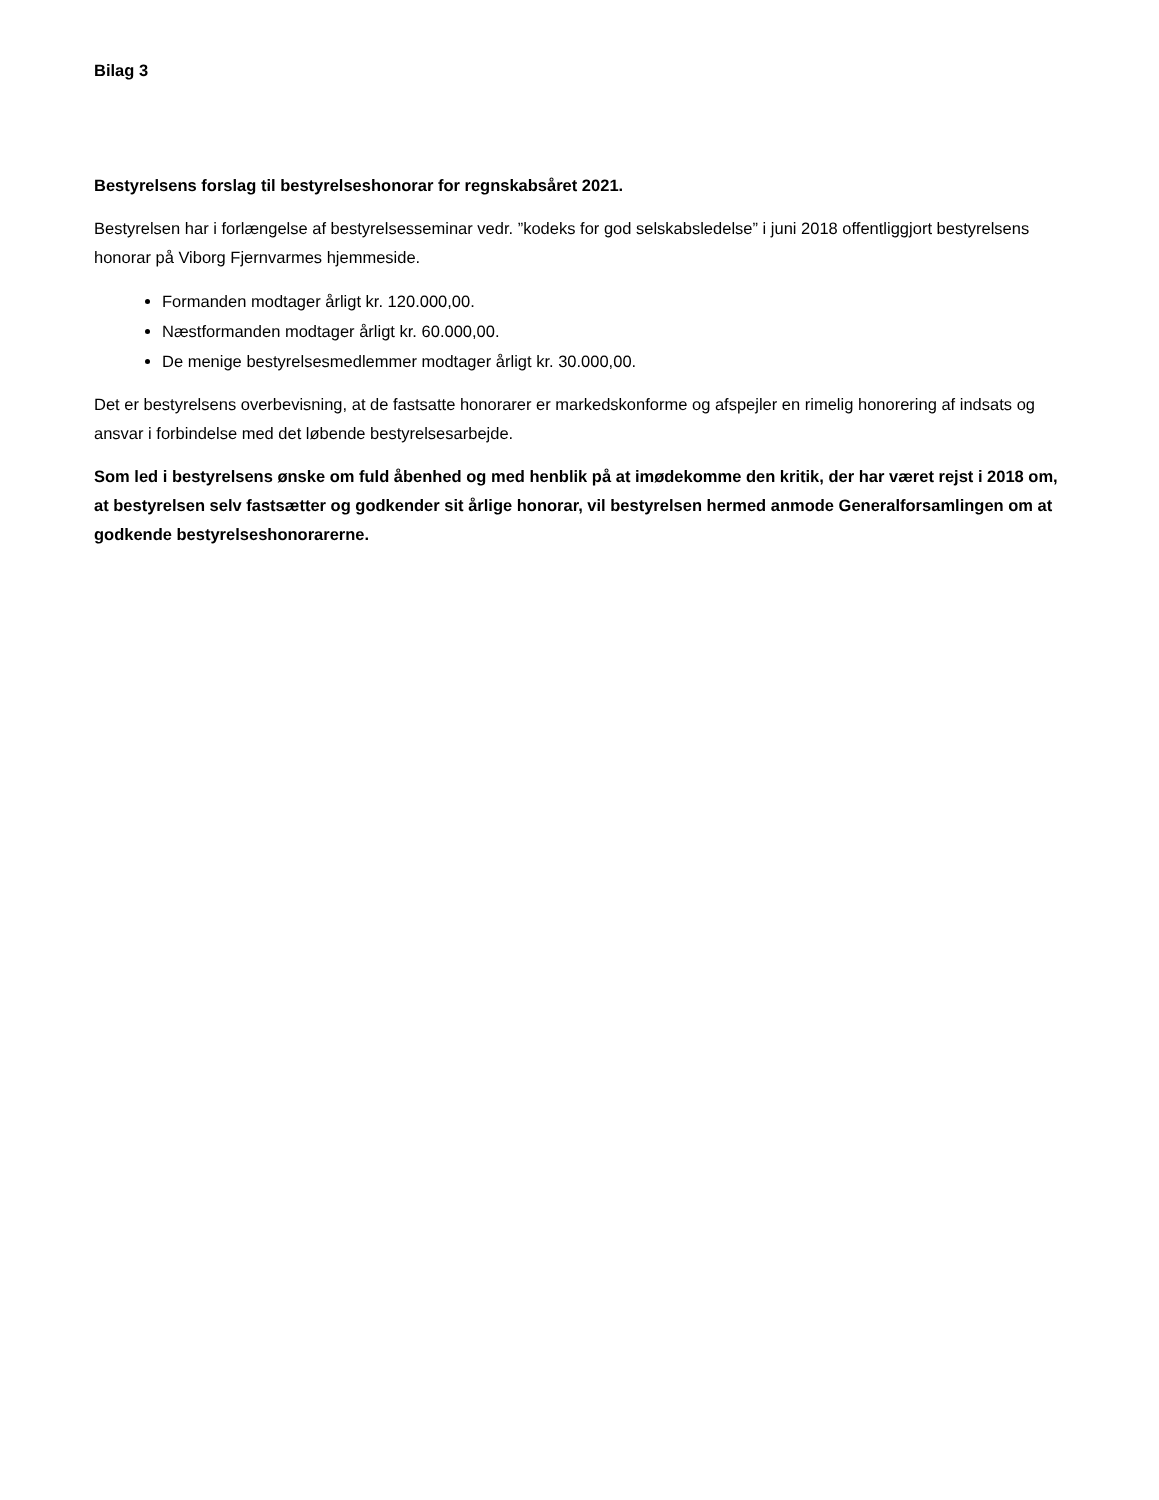Bilag 3
Bestyrelsens forslag til bestyrelseshonorar for regnskabsåret 2021.
Bestyrelsen har i forlængelse af bestyrelsesseminar vedr. ”kodeks for god selskabsledelse” i juni 2018 offentliggjort bestyrelsens honorar på Viborg Fjernvarmes hjemmeside.
Formanden modtager årligt kr. 120.000,00.
Næstformanden modtager årligt kr. 60.000,00.
De menige bestyrelsesmedlemmer modtager årligt kr. 30.000,00.
Det er bestyrelsens overbevisning, at de fastsatte honorarer er markedskonforme og afspejler en rimelig honorering af indsats og ansvar i forbindelse med det løbende bestyrelsesarbejde.
Som led i bestyrelsens ønske om fuld åbenhed og med henblik på at imødekomme den kritik, der har været rejst i 2018 om, at bestyrelsen selv fastsætter og godkender sit årlige honorar, vil bestyrelsen hermed anmode Generalforsamlingen om at godkende bestyrelseshonorarerne.